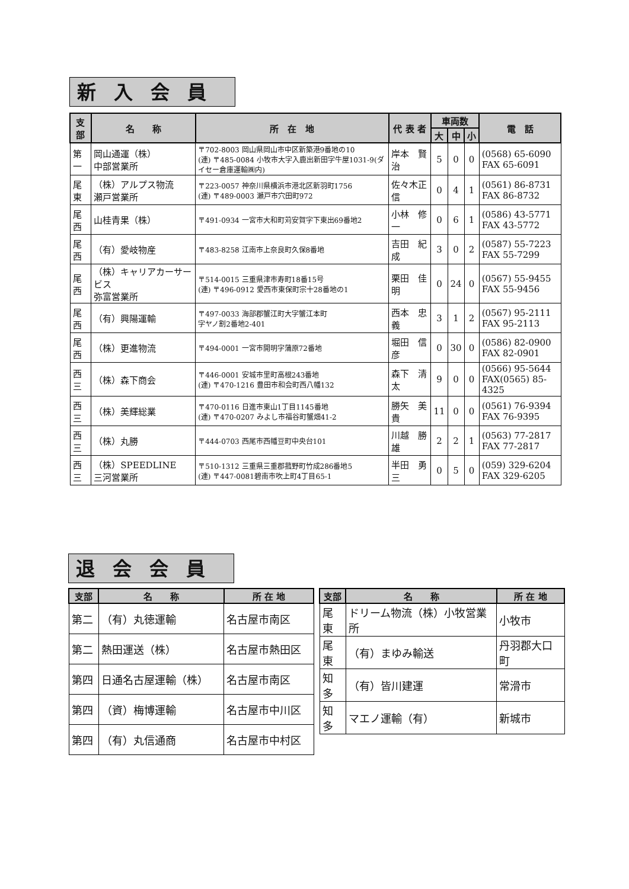新入会員
| 支部 | 名 称 | 所 在 地 | 代 表 者 | 車両数 | | | 電 話 |
| --- | --- | --- | --- | --- | --- | --- | --- |
| | | | | 大 | 中 | 小 | |
| 第一 | 岡山通運（株） 中部営業所 | 〒702-8003 岡山県岡山市中区新築港9番地の10 (連) 〒485-0084 小牧市大字入鹿出新田字牛屋1031-9(ダイセー倉庫運輸㈱内) | 岸本 賢治 | 5 | 0 | 0 | (0568) 65-6090 FAX 65-6091 |
| 尾東 | （株）アルプス物流 瀬戸営業所 | 〒223-0057 神奈川県横浜市港北区新羽町1756 (連) 〒489-0003 瀬戸市穴田町972 | 佐々木正信 | 0 | 4 | 1 | (0561) 86-8731 FAX 86-8732 |
| 尾西 | 山桂青果（株） | 〒491-0934 一宮市大和町苅安賀字下東出69番地2 | 小林 修一 | 0 | 6 | 1 | (0586) 43-5771 FAX 43-5772 |
| 尾西 | （有）愛岐物産 | 〒483-8258 江南市上奈良町久保8番地 | 吉田 紀成 | 3 | 0 | 2 | (0587) 55-7223 FAX 55-7299 |
| 尾西 | （株）キャリアカーサービス 弥富営業所 | 〒514-0015 三重県津市寿町18番15号 (連) 〒496-0912 愛西市東保町宗十28番地の1 | 栗田 佳明 | 0 | 24 | 0 | (0567) 55-9455 FAX 55-9456 |
| 尾西 | （有）興陽運輸 | 〒497-0033 海部郡蟹江町大字蟹江本町 字ヤノ割2番地2-401 | 西本 忠義 | 3 | 1 | 2 | (0567) 95-2111 FAX 95-2113 |
| 尾西 | （株）更進物流 | 〒494-0001 一宮市開明字蒲原72番地 | 堀田 信彦 | 0 | 30 | 0 | (0586) 82-0900 FAX 82-0901 |
| 西三 | （株）森下商会 | 〒446-0001 安城市里町高根243番地 (連) 〒470-1216 豊田市和会町西八幡132 | 森下 清太 | 9 | 0 | 0 | (0566) 95-5644 FAX(0565) 85-4325 |
| 西三 | （株）美輝総業 | 〒470-0116 日進市東山1丁目1145番地 (連) 〒470-0207 みよし市福谷町蟹畑41-2 | 勝矢 美貴 | 11 | 0 | 0 | (0561) 76-9394 FAX 76-9395 |
| 西三 | （株）丸勝 | 〒444-0703 西尾市西幡豆町中央台101 | 川越 勝雄 | 2 | 2 | 1 | (0563) 77-2817 FAX 77-2817 |
| 西三 | （株）SPEEDLINE 三河営業所 | 〒510-1312 三重県三重郡菰野町竹成286番地5 (連) 〒447-0081碧南市吹上町4丁目65-1 | 半田 勇三 | 0 | 5 | 0 | (059) 329-6204 FAX 329-6205 |
退会会員
| 支部 | 名 称 | 所 在 地 |
| --- | --- | --- |
| 第二 | （有）丸徳運輸 | 名古屋市南区 |
| 第二 | 熱田運送（株） | 名古屋市熱田区 |
| 第四 | 日通名古屋運輸（株） | 名古屋市南区 |
| 第四 | （資）梅博運輸 | 名古屋市中川区 |
| 第四 | （有）丸信通商 | 名古屋市中村区 |
| 支部 | 名 称 | 所 在 地 |
| --- | --- | --- |
| 尾東 | ドリーム物流（株）小牧営業所 | 小牧市 |
| 尾東 | （有）まゆみ輸送 | 丹羽郡大口町 |
| 知多 | （有）皆川建運 | 常滑市 |
| 知多 | マエノ運輸（有） | 新城市 |